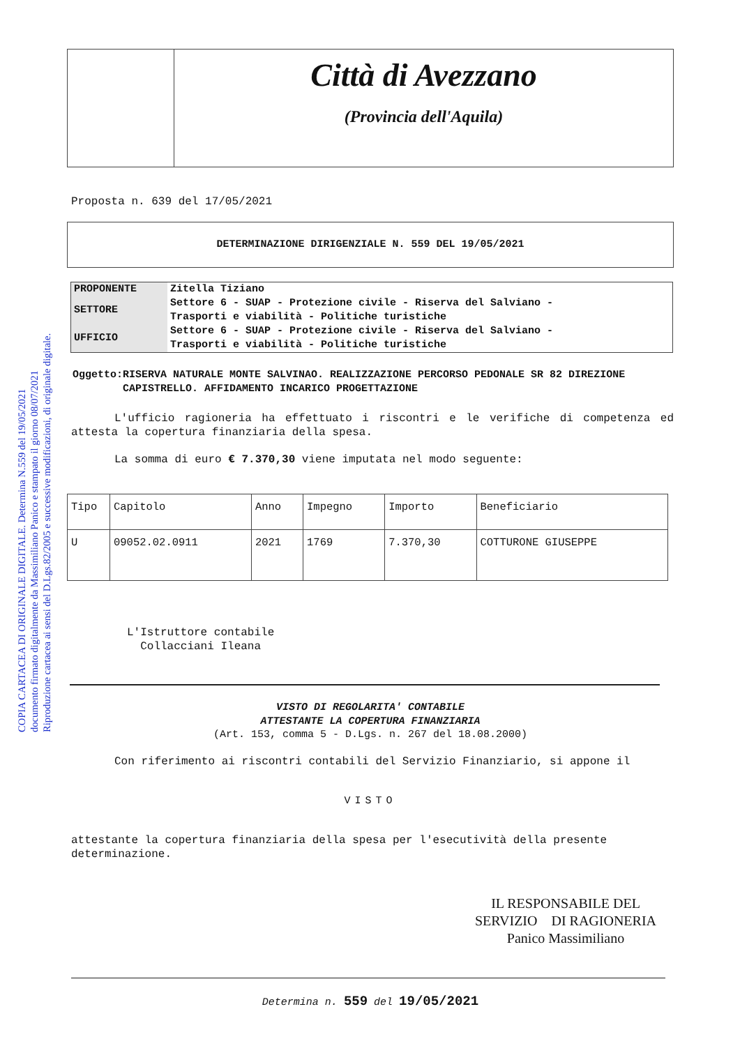COPIA CARTACEA DI ORIGINALE DIGITALE. Determina N.559 del 19/05/2021
documento firmato digitalmente da Massimiliano Panico e stampato il giorno 08/07/2021
Riproduzione cartacea ai sensi del D.Lgs.82/2005 e successive modificazioni, di originale digitale.
Città di Avezzano
(Provincia dell'Aquila)
Proposta n. 639 del 17/05/2021
DETERMINAZIONE DIRIGENZIALE N. 559 DEL 19/05/2021
| PROPONENTE | Zitella Tiziano |
| SETTORE | Settore 6 - SUAP - Protezione civile - Riserva del Salviano - Trasporti e viabilità - Politiche turistiche |
| UFFICIO | Settore 6 - SUAP - Protezione civile - Riserva del Salviano - Trasporti e viabilità - Politiche turistiche |
Oggetto: RISERVA NATURALE MONTE SALVINAO. REALIZZAZIONE PERCORSO PEDONALE SR 82 DIREZIONE CAPISTRELLO. AFFIDAMENTO INCARICO PROGETTAZIONE
L'ufficio ragioneria ha effettuato i riscontri e le verifiche di competenza ed attesta la copertura finanziaria della spesa.
La somma di euro € 7.370,30 viene imputata nel modo seguente:
| Tipo | Capitolo | Anno | Impegno | Importo | Beneficiario |
| U | 09052.02.0911 | 2021 | 1769 | 7.370,30 | COTTURONE GIUSEPPE |
L'Istruttore contabile
Collacciani Ileana
VISTO DI REGOLARITA' CONTABILE
ATTESTANTE LA COPERTURA FINANZIARIA
(Art. 153, comma 5 - D.Lgs. n. 267 del 18.08.2000)
Con riferimento ai riscontri contabili del Servizio Finanziario, si appone il
VISTO
attestante la copertura finanziaria della spesa per l'esecutività della presente determinazione.
IL RESPONSABILE DEL
SERVIZIO DI RAGIONERIA
Panico Massimiliano
Determina n. 559 del 19/05/2021